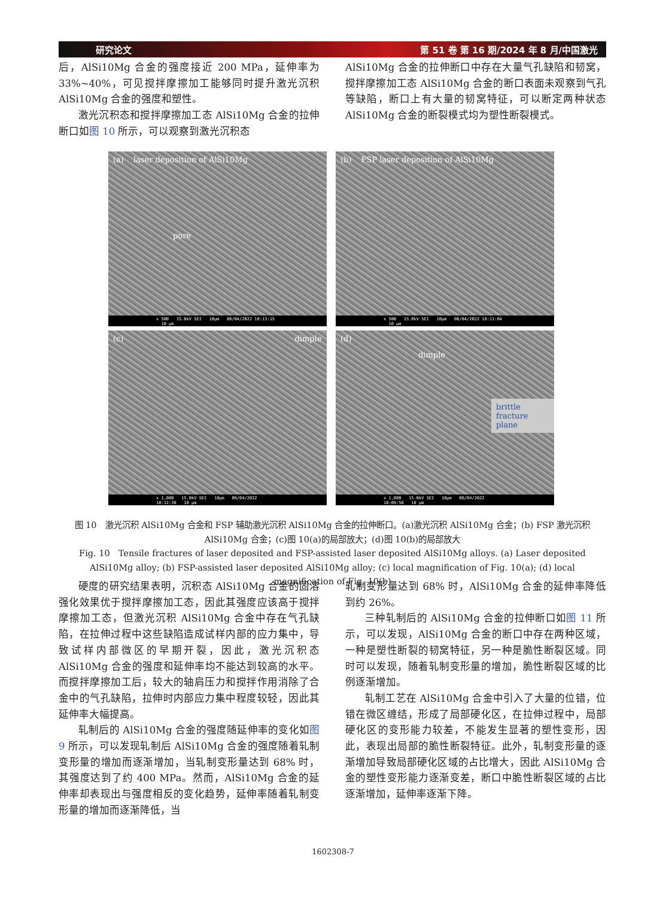研究论文 第 51 卷 第 16 期/2024 年 8 月/中国激光
后，AlSi10Mg 合金的强度接近 200 MPa，延伸率为 33%~40%，可见搅拌摩擦加工能够同时提升激光沉积 AlSi10Mg 合金的强度和塑性。
激光沉积态和搅拌摩擦加工态 AlSi10Mg 合金的拉伸断口如图 10 所示，可以观察到激光沉积态
AlSi10Mg 合金的拉伸断口中存在大量气孔缺陷和韧窝，搅拌摩擦加工态 AlSi10Mg 合金的断口表面未观察到气孔等缺陷，断口上有大量的韧窝特征，可以断定两种状态 AlSi10Mg 合金的断裂模式均为塑性断裂模式。
(a) laser deposition of AlSi10Mg
pore
x 500 15.0kV SEI 10μm 06/04/2022 18:13:15 10 μm
(b) FSP laser deposition of AlSi10Mg
x 500 15.0kV SEI 10μm 06/04/2022 18:11:04 10 μm
(c) dimple
x 1,000 15.0kV SEI 10μm 06/04/2022 18:12:38 10 μm
(d)
dimple
brittle fracture plane
x 1,000 15.0kV SEI 10μm 06/04/2022 18:09:56 10 μm
图 10　激光沉积 AlSi10Mg 合金和 FSP 辅助激光沉积 AlSi10Mg 合金的拉伸断口。(a)激光沉积 AlSi10Mg 合金；(b) FSP 激光沉积 AlSi10Mg 合金；(c)图 10(a)的局部放大；(d)图 10(b)的局部放大
Fig. 10　Tensile fractures of laser deposited and FSP-assisted laser deposited AlSi10Mg alloys. (a) Laser deposited AlSi10Mg alloy; (b) FSP-assisted laser deposited AlSi10Mg alloy; (c) local magnification of Fig. 10(a); (d) local magnification of Fig. 10(b)
硬度的研究结果表明，沉积态 AlSi10Mg 合金的固溶强化效果优于搅拌摩擦加工态，因此其强度应该高于搅拌摩擦加工态，但激光沉积 AlSi10Mg 合金中存在气孔缺陷，在拉伸过程中这些缺陷造成试样内部的应力集中，导致试样内部微区的早期开裂，因此，激光沉积态 AlSi10Mg 合金的强度和延伸率均不能达到较高的水平。而搅拌摩擦加工后，较大的轴肩压力和搅拌作用消除了合金中的气孔缺陷，拉伸时内部应力集中程度较轻，因此其延伸率大幅提高。
轧制后的 AlSi10Mg 合金的强度随延伸率的变化如图 9 所示，可以发现轧制后 AlSi10Mg 合金的强度随着轧制变形量的增加而逐渐增加，当轧制变形量达到 68% 时，其强度达到了约 400 MPa。然而，AlSi10Mg 合金的延伸率却表现出与强度相反的变化趋势，延伸率随着轧制变形量的增加而逐渐降低，当
轧制变形量达到 68% 时，AlSi10Mg 合金的延伸率降低到约 26%。
三种轧制后的 AlSi10Mg 合金的拉伸断口如图 11 所示，可以发现，AlSi10Mg 合金的断口中存在两种区域，一种是塑性断裂的韧窝特征，另一种是脆性断裂区域。同时可以发现，随着轧制变形量的增加，脆性断裂区域的比例逐渐增加。
轧制工艺在 AlSi10Mg 合金中引入了大量的位错，位错在微区缠结，形成了局部硬化区，在拉伸过程中，局部硬化区的变形能力较差，不能发生显著的塑性变形，因此，表现出局部的脆性断裂特征。此外，轧制变形量的逐渐增加导致局部硬化区域的占比增大，因此 AlSi10Mg 合金的塑性变形能力逐渐变差，断口中脆性断裂区域的占比逐渐增加，延伸率逐渐下降。
1602308-7